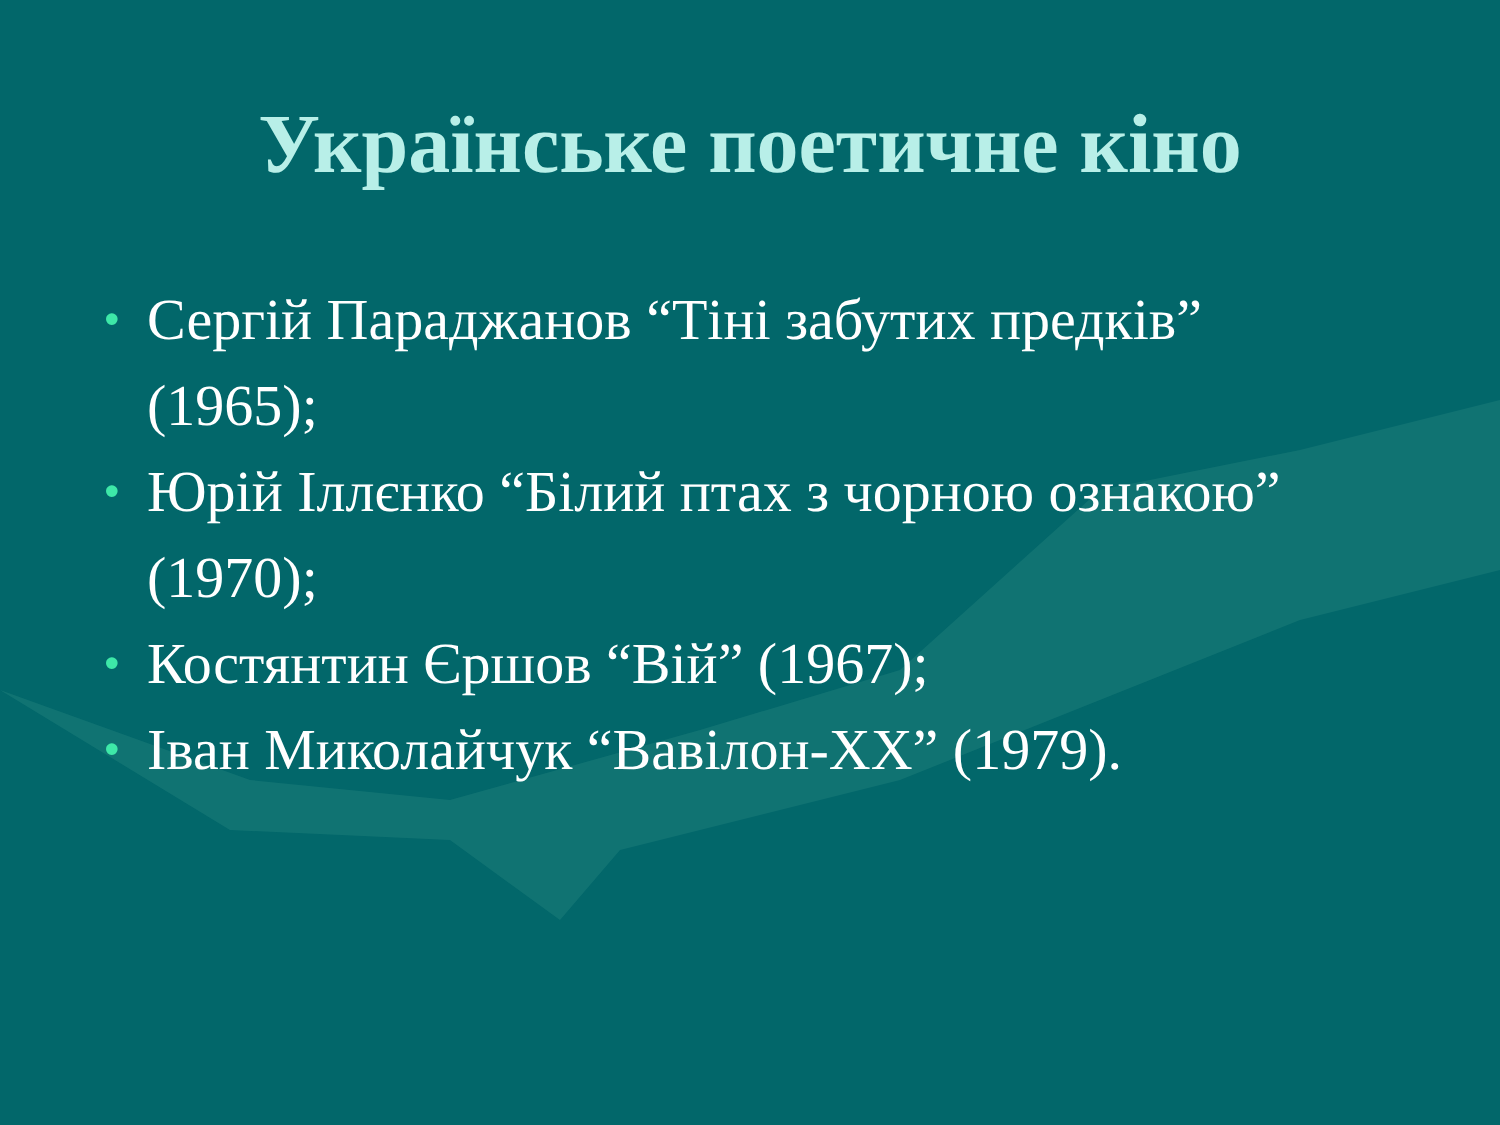Українське поетичне кіно
• Сергій Параджанов “Тіні забутих предків” (1965);
• Юрій Іллєнко “Білий птах з чорною ознакою” (1970);
• Костянтин Єршов “Вій” (1967);
• Іван Миколайчук “Вавілон-XX” (1979).